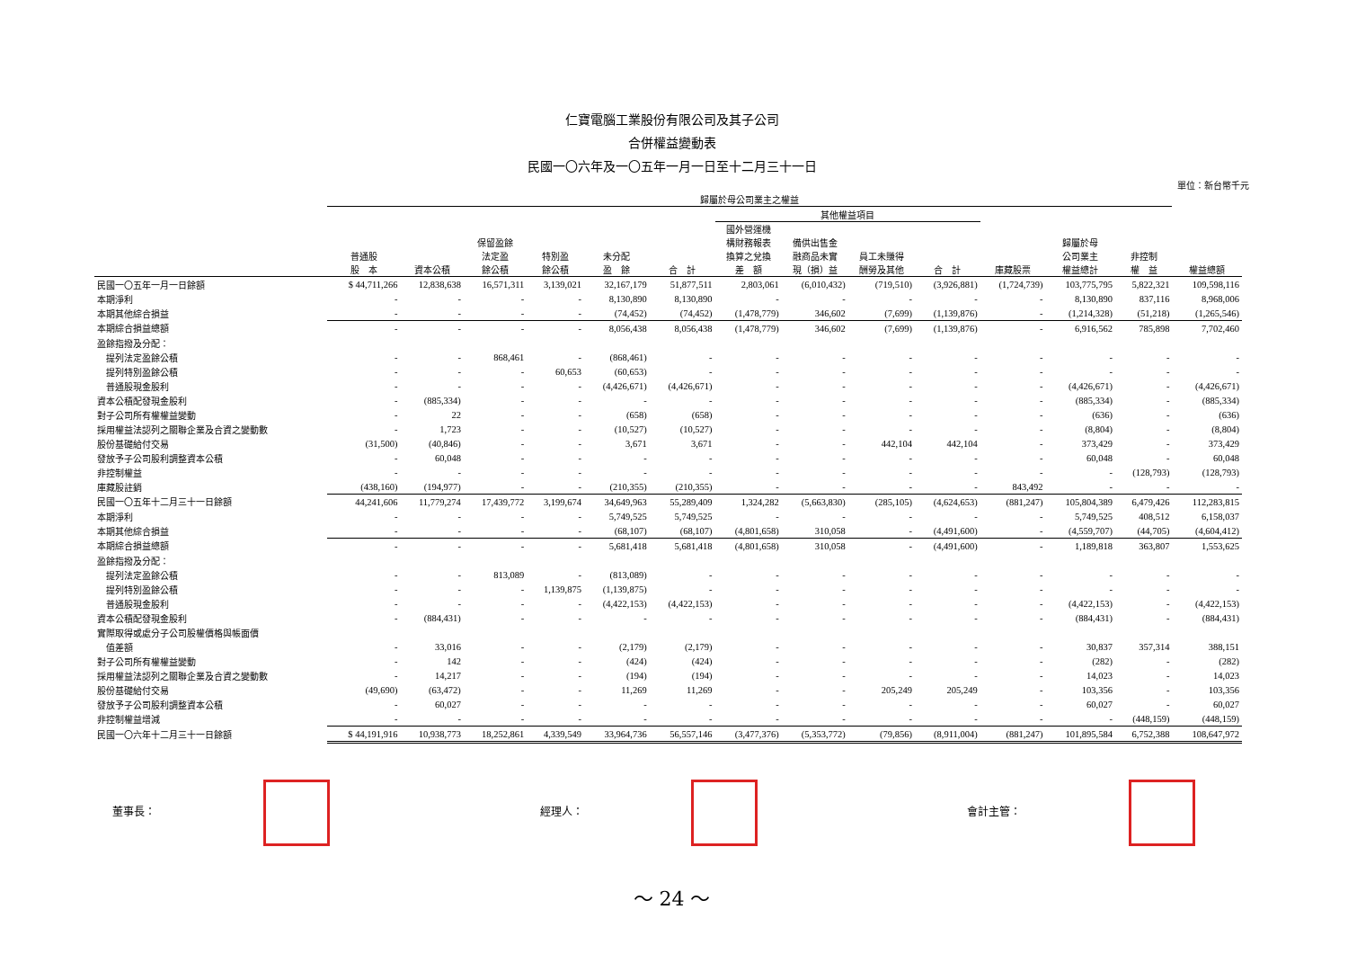仁寶電腦工業股份有限公司及其子公司
合併權益變動表
民國一〇六年及一〇五年一月一日至十二月三十一日
單位：新台幣千元
| | 歸屬於母公司業主之權益 | | | | | | | | | | | | | | |
| --- | --- | --- | --- | --- | --- | --- | --- | --- | --- | --- | --- | --- | --- | --- | --- |
| | | | | | | | 其他權益項目 | | | | | | | | |
| | 普通股 股 本 | 資本公積 | 保留盈餘 法定盈 餘公積 | 特別盈 餘公積 | 未分配 盈 餘 | 合 計 | 國外營運機 構財務報表 換算之兌換 差 額 | 備供出售金 融商品未實 現（損）益 | 員工未賺得 酬勞及其他 | 合 計 | 庫藏股票 | 歸屬於母 公司業主 權益總計 | 非控制 權 益 | 權益總額 | |
| 民國一〇五年一月一日餘額 | $ 44,711,266 | 12,838,638 | 16,571,311 | 3,139,021 | 32,167,179 | 51,877,511 | 2,803,061 | (6,010,432) | (719,510) | (3,926,881) | (1,724,739) | 103,775,795 | 5,822,321 | 109,598,116 | |
| 本期淨利 | - | - | - | - | 8,130,890 | 8,130,890 | - | - | - | - | - | 8,130,890 | 837,116 | 8,968,006 | |
| 本期其他綜合損益 | - | - | - | - | (74,452) | (74,452) | (1,478,779) | 346,602 | (7,699) | (1,139,876) | - | (1,214,328) | (51,218) | (1,265,546) | |
| 本期綜合損益總額 | - | - | - | - | 8,056,438 | 8,056,438 | (1,478,779) | 346,602 | (7,699) | (1,139,876) | - | 6,916,562 | 785,898 | 7,702,460 | |
| 盈餘指撥及分配： | | | | | | | | | | | | | | | |
| 提列法定盈餘公積 | - | - | 868,461 | - | (868,461) | - | - | - | - | - | - | - | - | - | |
| 提列特別盈餘公積 | - | - | - | 60,653 | (60,653) | - | - | - | - | - | - | - | - | - | |
| 普通股現金股利 | - | - | - | - | (4,426,671) | (4,426,671) | - | - | - | - | - | (4,426,671) | - | (4,426,671) | |
| 資本公積配發現金股利 | - | (885,334) | - | - | - | - | - | - | - | - | - | (885,334) | - | (885,334) | |
| 對子公司所有權權益變動 | - | 22 | - | - | (658) | (658) | - | - | - | - | - | (636) | - | (636) | |
| 採用權益法認列之關聯企業及合資之變動數 | - | 1,723 | - | - | (10,527) | (10,527) | - | - | - | - | - | (8,804) | - | (8,804) | |
| 股份基礎給付交易 | (31,500) | (40,846) | - | - | 3,671 | 3,671 | - | - | 442,104 | 442,104 | - | 373,429 | - | 373,429 | |
| 發放予子公司股利調整資本公積 | - | 60,048 | - | - | - | - | - | - | - | - | - | 60,048 | - | 60,048 | |
| 非控制權益 | - | - | - | - | - | - | - | - | - | - | - | - | (128,793) | (128,793) | |
| 庫藏股註銷 | (438,160) | (194,977) | - | - | (210,355) | (210,355) | - | - | - | - | 843,492 | - | - | - | |
| 民國一〇五年十二月三十一日餘額 | 44,241,606 | 11,779,274 | 17,439,772 | 3,199,674 | 34,649,963 | 55,289,409 | 1,324,282 | (5,663,830) | (285,105) | (4,624,653) | (881,247) | 105,804,389 | 6,479,426 | 112,283,815 | |
| 本期淨利 | - | - | - | - | 5,749,525 | 5,749,525 | - | - | - | - | - | 5,749,525 | 408,512 | 6,158,037 | |
| 本期其他綜合損益 | - | - | - | - | (68,107) | (68,107) | (4,801,658) | 310,058 | - | (4,491,600) | - | (4,559,707) | (44,705) | (4,604,412) | |
| 本期綜合損益總額 | - | - | - | - | 5,681,418 | 5,681,418 | (4,801,658) | 310,058 | - | (4,491,600) | - | 1,189,818 | 363,807 | 1,553,625 | |
| 盈餘指撥及分配： | | | | | | | | | | | | | | | |
| 提列法定盈餘公積 | - | - | 813,089 | - | (813,089) | - | - | - | - | - | - | - | - | - | |
| 提列特別盈餘公積 | - | - | - | 1,139,875 | (1,139,875) | - | - | - | - | - | - | - | - | - | |
| 普通股現金股利 | - | - | - | - | (4,422,153) | (4,422,153) | - | - | - | - | - | (4,422,153) | - | (4,422,153) | |
| 資本公積配發現金股利 | - | (884,431) | - | - | - | - | - | - | - | - | - | (884,431) | - | (884,431) | |
| 實際取得或處分子公司股權價格與帳面價 | | | | | | | | | | | | | | | |
| 值差額 | - | 33,016 | - | - | (2,179) | (2,179) | - | - | - | - | - | 30,837 | 357,314 | 388,151 | |
| 對子公司所有權權益變動 | - | 142 | - | - | (424) | (424) | - | - | - | - | - | (282) | - | (282) | |
| 採用權益法認列之關聯企業及合資之變動數 | - | 14,217 | - | - | (194) | (194) | - | - | - | - | - | 14,023 | - | 14,023 | |
| 股份基礎給付交易 | (49,690) | (63,472) | - | - | 11,269 | 11,269 | - | - | 205,249 | 205,249 | - | 103,356 | - | 103,356 | |
| 發放予子公司股利調整資本公積 | - | 60,027 | - | - | - | - | - | - | - | - | - | 60,027 | - | 60,027 | |
| 非控制權益增減 | - | - | - | - | - | - | - | - | - | - | - | - | (448,159) | (448,159) | |
| 民國一〇六年十二月三十一日餘額 | $ 44,191,916 | 10,938,773 | 18,252,861 | 4,339,549 | 33,964,736 | 56,557,146 | (3,477,376) | (5,353,772) | (79,856) | (8,911,004) | (881,247) | 101,895,584 | 6,752,388 | 108,647,972 | |
董事長： 經理人： 會計主管：
～ 24 ～